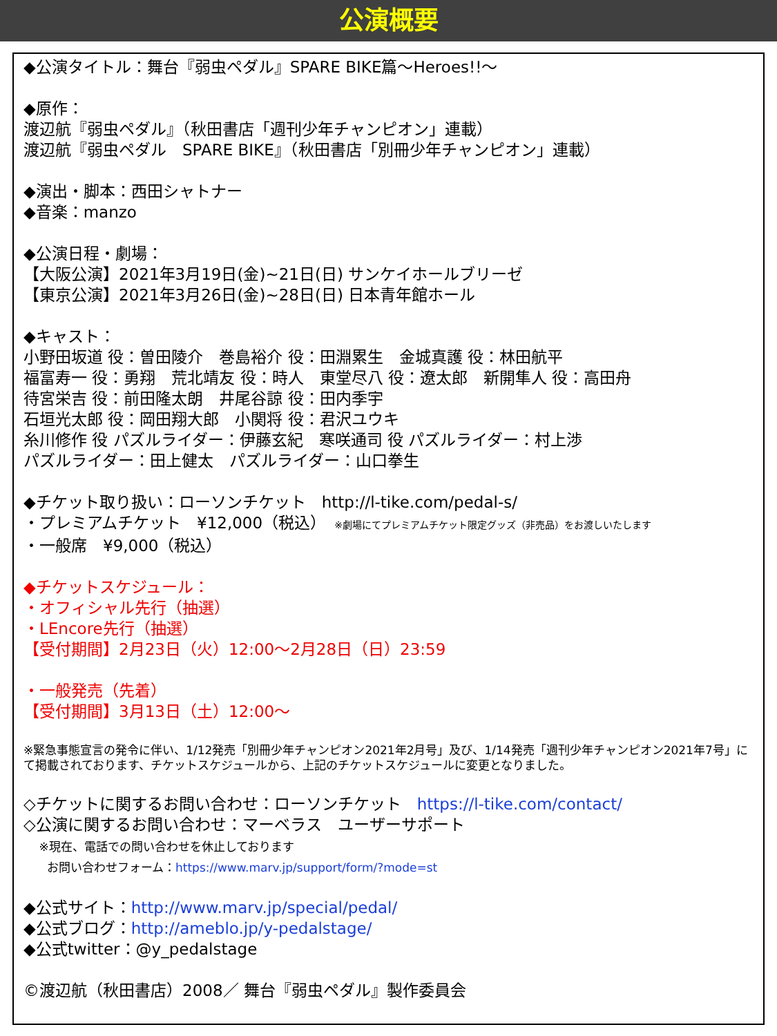公演概要
◆公演タイトル：舞台『弱虫ペダル』SPARE BIKE篇～Heroes!!～
◆原作：
渡辺航『弱虫ペダル』（秋田書店「週刊少年チャンピオン」連載）
渡辺航『弱虫ペダル　SPARE BIKE』（秋田書店「別冊少年チャンピオン」連載）
◆演出・脚本：西田シャトナー
◆音楽：manzo
◆公演日程・劇場：
【大阪公演】2021年3月19日(金)~21日(日) サンケイホールブリーゼ
【東京公演】2021年3月26日(金)~28日(日) 日本青年館ホール
◆キャスト：
小野田坂道 役：曽田陵介　巻島裕介 役：田淵累生　金城真護 役：林田航平
福富寿一 役：勇翔　荒北靖友 役：時人　東堂尽八 役：遼太郎　新開隼人 役：高田舟
待宮栄吉 役：前田隆太朗　井尾谷諒 役：田内季宇
石垣光太郎 役：岡田翔大郎　小関将 役：君沢ユウキ
糸川修作 役 パズルライダー：伊藤玄紀　寒咲通司 役 パズルライダー：村上渉
パズルライダー：田上健太　パズルライダー：山口拳生
◆チケット取り扱い：ローソンチケット　http://l-tike.com/pedal-s/
・プレミアムチケット　¥12,000（税込）　※劇場にてプレミアムチケット限定グッズ（非売品）をお渡しいたします
・一般席　¥9,000（税込）
◆チケットスケジュール：
・オフィシャル先行（抽選）
・LEncore先行（抽選）
【受付期間】2月23日（火）12:00～2月28日（日）23:59
・一般発売（先着）
【受付期間】3月13日（土）12:00～
※緊急事態宣言の発令に伴い、1/12発売「別冊少年チャンピオン2021年2月号」及び、1/14発売「週刊少年チャンピオン2021年7号」にて掲載されております、チケットスケジュールから、上記のチケットスケジュールに変更となりました。
◇チケットに関するお問い合わせ：ローソンチケット　https://l-tike.com/contact/
◇公演に関するお問い合わせ：マーベラス　ユーザーサポート
　 ※現在、電話での問い合わせを休止しております
　　お問い合わせフォーム：https://www.marv.jp/support/form/?mode=st
◆公式サイト：http://www.marv.jp/special/pedal/
◆公式ブログ：http://ameblo.jp/y-pedalstage/
◆公式twitter：@y_pedalstage
©渡辺航（秋田書店）2008／ 舞台『弱虫ペダル』製作委員会